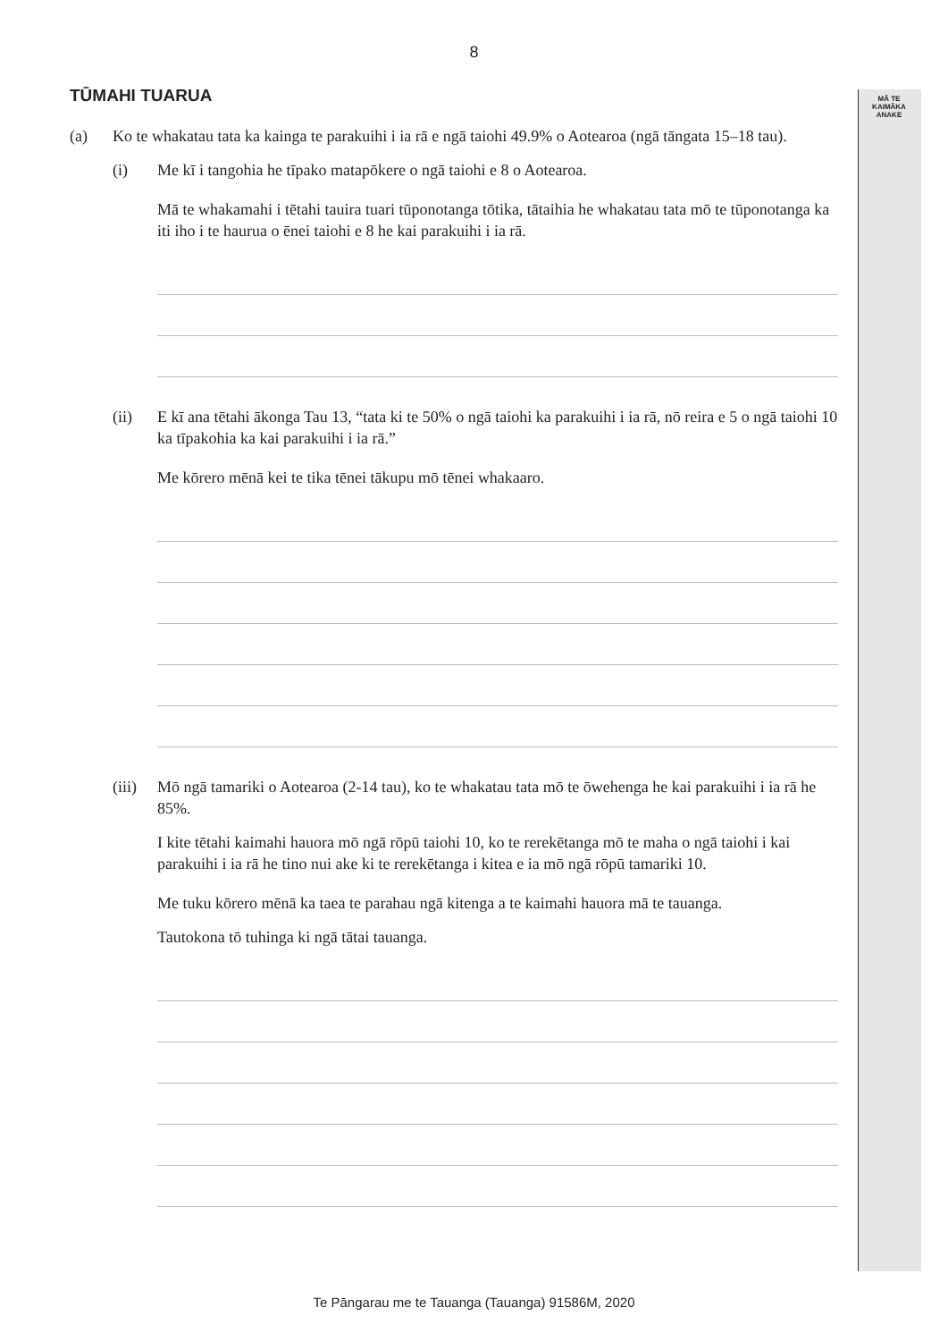8
MĀ TE
KAIMĀKA
ANAKE
TŪMAHI TUARUA
(a) Ko te whakatau tata ka kainga te parakuihi i ia rā e ngā taiohi 49.9% o Aotearoa (ngā tāngata 15–18 tau).
(i) Me kī i tangohia he tīpako matapōkere o ngā taiohi e 8 o Aotearoa.
Mā te whakamahi i tētahi tauira tuari tūponotanga tōtika, tātaihia he whakatau tata mō te tūponotanga ka iti iho i te haurua o ēnei taiohi e 8 he kai parakuihi i ia rā.
(ii) E kī ana tētahi ākonga Tau 13, “tata ki te 50% o ngā taiohi ka parakuihi i ia rā, nō reira e 5 o ngā taiohi 10 ka tīpakohia ka kai parakuihi i ia rā.”
Me kōrero mēnā kei te tika tēnei tākupu mō tēnei whakaaro.
(iii)
Mō ngā tamariki o Aotearoa (2-14 tau), ko te whakatau tata mō te ōwehenga he kai parakuihi i ia rā he 85%.
I kite tētahi kaimahi hauora mō ngā rōpū taiohi 10, ko te rerekētanga mō te maha o ngā taiohi i kai parakuihi i ia rā he tino nui ake ki te rerekētanga i kitea e ia mō ngā rōpū tamariki 10.
Me tuku kōrero mēnā ka taea te parahau ngā kitenga a te kaimahi hauora mā te tauanga.
Tautokona tō tuhinga ki ngā tātai tauanga.
Te Pāngarau me te Tauanga (Tauanga) 91586M, 2020